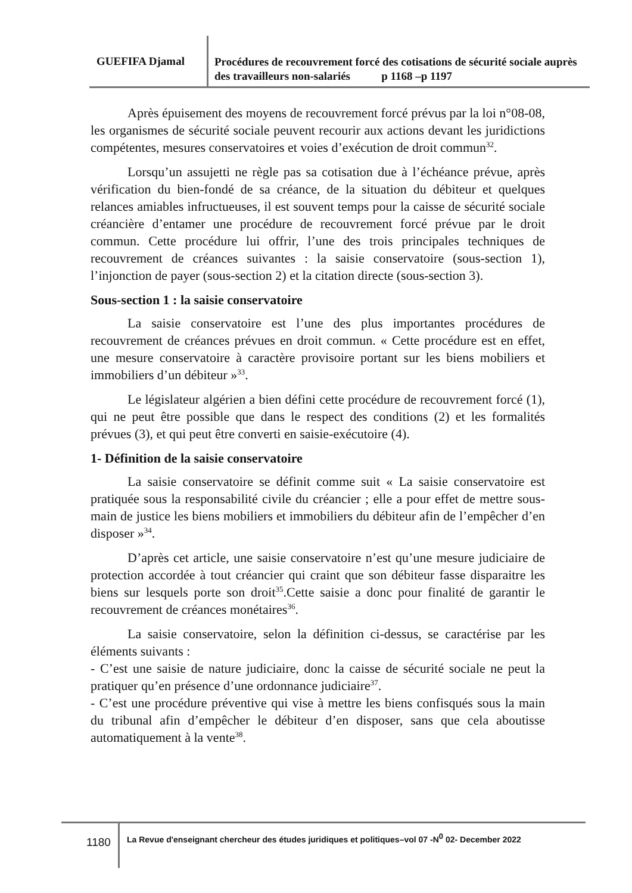GUEFIFA Djamal
Procédures de recouvrement forcé des cotisations de sécurité sociale auprès des travailleurs non-salariés p 1168 –p 1197
Après épuisement des moyens de recouvrement forcé prévus par la loi n°08-08, les organismes de sécurité sociale peuvent recourir aux actions devant les juridictions compétentes, mesures conservatoires et voies d’exécution de droit commun<sup>32</sup>.
Lorsqu’un assujetti ne règle pas sa cotisation due à l’échéance prévue, après vérification du bien-fondé de sa créance, de la situation du débiteur et quelques relances amiables infructueuses, il est souvent temps pour la caisse de sécurité sociale créancière d’entamer une procédure de recouvrement forcé prévue par le droit commun. Cette procédure lui offrir, l’une des trois principales techniques de recouvrement de créances suivantes : la saisie conservatoire (sous-section 1), l’injonction de payer (sous-section 2) et la citation directe (sous-section 3).
Sous-section 1 : la saisie conservatoire
La saisie conservatoire est l’une des plus importantes procédures de recouvrement de créances prévues en droit commun. « Cette procédure est en effet, une mesure conservatoire à caractère provisoire portant sur les biens mobiliers et immobiliers d’un débiteur »<sup>33</sup>.
Le législateur algérien a bien défini cette procédure de recouvrement forcé (1), qui ne peut être possible que dans le respect des conditions (2) et les formalités prévues (3), et qui peut être converti en saisie-exécutoire (4).
1- Définition de la saisie conservatoire
La saisie conservatoire se définit comme suit « La saisie conservatoire est pratiquée sous la responsabilité civile du créancier ; elle a pour effet de mettre sous-main de justice les biens mobiliers et immobiliers du débiteur afin de l’empêcher d’en disposer »<sup>34</sup>.
D’après cet article, une saisie conservatoire n’est qu’une mesure judiciaire de protection accordée à tout créancier qui craint que son débiteur fasse disparaitre les biens sur lesquels porte son droit<sup>35</sup>.Cette saisie a donc pour finalité de garantir le recouvrement de créances monétaires<sup>36</sup>.
La saisie conservatoire, selon la définition ci-dessus, se caractérise par les éléments suivants :
- C’est une saisie de nature judiciaire, donc la caisse de sécurité sociale ne peut la pratiquer qu’en présence d’une ordonnance judiciaire<sup>37</sup>.
- C’est une procédure préventive qui vise à mettre les biens confisqués sous la main du tribunal afin d’empêcher le débiteur d’en disposer, sans que cela aboutisse automatiquement à la vente<sup>38</sup>.
1180
La Revue d'enseignant chercheur des études juridiques et politiques–vol 07 -N<sup>0</sup> 02- December 2022